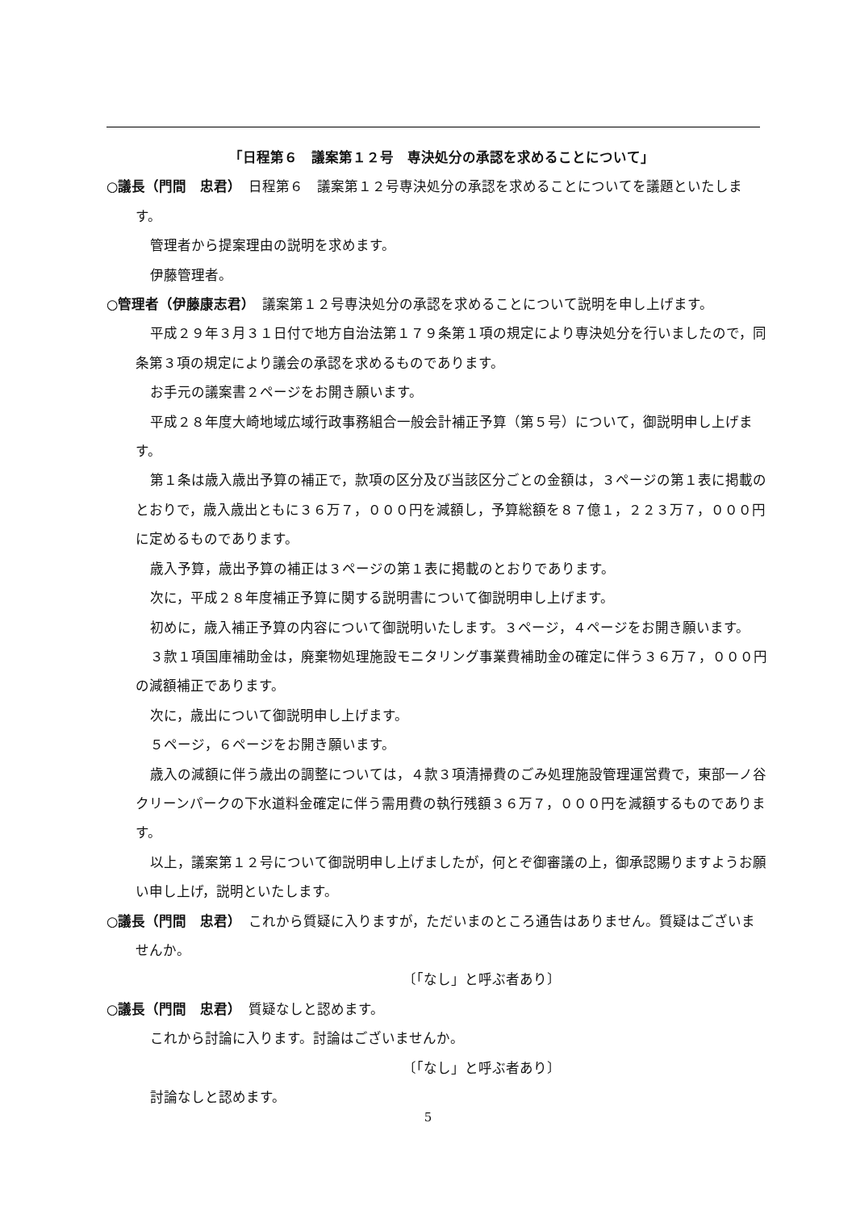「日程第６　議案第１２号　専決処分の承認を求めることについて」
○議長（門間　忠君）　日程第６　議案第１２号専決処分の承認を求めることについてを議題といたします。
管理者から提案理由の説明を求めます。
伊藤管理者。
○管理者（伊藤康志君）　議案第１２号専決処分の承認を求めることについて説明を申し上げます。
平成２９年３月３１日付で地方自治法第１７９条第１項の規定により専決処分を行いましたので，同条第３項の規定により議会の承認を求めるものであります。
お手元の議案書２ページをお開き願います。
平成２８年度大崎地域広域行政事務組合一般会計補正予算（第５号）について，御説明申し上げます。
第１条は歳入歳出予算の補正で，款項の区分及び当該区分ごとの金額は，３ページの第１表に掲載のとおりで，歳入歳出ともに３６万７，０００円を減額し，予算総額を８７億１，２２３万７，０００円に定めるものであります。
歳入予算，歳出予算の補正は３ページの第１表に掲載のとおりであります。
次に，平成２８年度補正予算に関する説明書について御説明申し上げます。
初めに，歳入補正予算の内容について御説明いたします。３ページ，４ページをお開き願います。
３款１項国庫補助金は，廃棄物処理施設モニタリング事業費補助金の確定に伴う３６万７，０００円の減額補正であります。
次に，歳出について御説明申し上げます。
５ページ，６ページをお開き願います。
歳入の減額に伴う歳出の調整については，４款３項清掃費のごみ処理施設管理運営費で，東部一ノ谷クリーンパークの下水道料金確定に伴う需用費の執行残額３６万７，０００円を減額するものであります。
以上，議案第１２号について御説明申し上げましたが，何とぞ御審議の上，御承認賜りますようお願い申し上げ，説明といたします。
○議長（門間　忠君）　これから質疑に入りますが，ただいまのところ通告はありません。質疑はございませんか。
〔「なし」と呼ぶ者あり〕
○議長（門間　忠君）　質疑なしと認めます。
これから討論に入ります。討論はございませんか。
〔「なし」と呼ぶ者あり〕
討論なしと認めます。
5